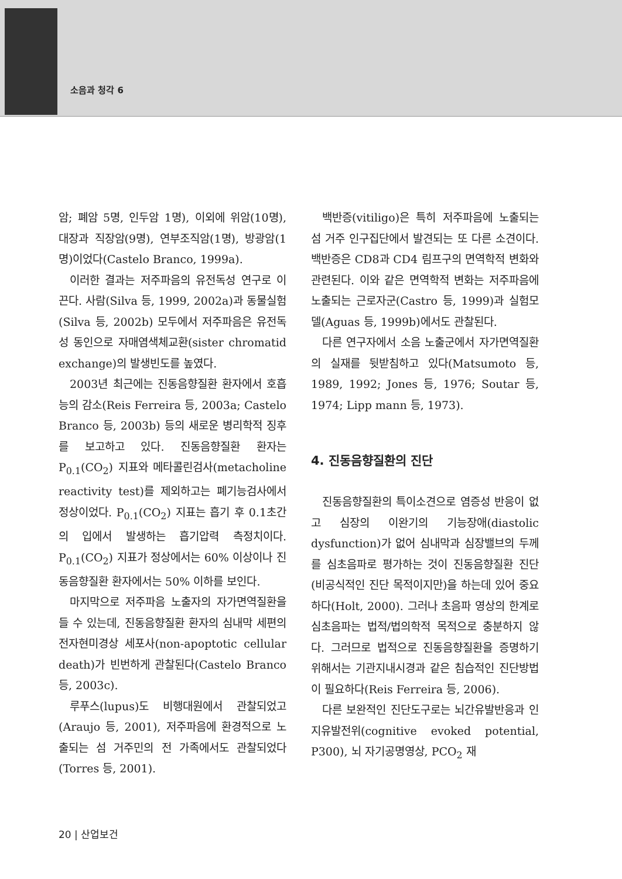소음과 청각 6
암; 폐암 5명, 인두암 1명), 이외에 위암(10명), 대장과 직장암(9명), 연부조직암(1명), 방광암(1명)이었다(Castelo Branco, 1999a).
이러한 결과는 저주파음의 유전독성 연구로 이끈다. 사람(Silva 등, 1999, 2002a)과 동물실험(Silva 등, 2002b) 모두에서 저주파음은 유전독성 동인으로 자매염색체교환(sister chromatid exchange)의 발생빈도를 높였다.
2003년 최근에는 진동음향질환 환자에서 호흡능의 감소(Reis Ferreira 등, 2003a; Castelo Branco 등, 2003b) 등의 새로운 병리학적 징후를 보고하고 있다. 진동음향질환 환자는 P<sub>0.1</sub>(CO<sub>2</sub>) 지표와 메타콜린검사(metacholine reactivity test)를 제외하고는 폐기능검사에서 정상이었다. P<sub>0.1</sub>(CO<sub>2</sub>) 지표는 흡기 후 0.1초간의 입에서 발생하는 흡기압력 측정치이다. P<sub>0.1</sub>(CO<sub>2</sub>) 지표가 정상에서는 60% 이상이나 진동음향질환 환자에서는 50% 이하를 보인다.
마지막으로 저주파음 노출자의 자가면역질환을 들 수 있는데, 진동음향질환 환자의 심내막 세편의 전자현미경상 세포사(non-apoptotic cellular death)가 빈번하게 관찰된다(Castelo Branco 등, 2003c).
루푸스(lupus)도 비행대원에서 관찰되었고(Araujo 등, 2001), 저주파음에 환경적으로 노출되는 섬 거주민의 전 가족에서도 관찰되었다(Torres 등, 2001).
백반증(vitiligo)은 특히 저주파음에 노출되는 섬 거주 인구집단에서 발견되는 또 다른 소견이다. 백반증은 CD8과 CD4 림프구의 면역학적 변화와 관련된다. 이와 같은 면역학적 변화는 저주파음에 노출되는 근로자군(Castro 등, 1999)과 실험모델(Aguas 등, 1999b)에서도 관찰된다.
다른 연구자에서 소음 노출군에서 자가면역질환의 실재를 뒷받침하고 있다(Matsumoto 등, 1989, 1992; Jones 등, 1976; Soutar 등, 1974; Lipp mann 등, 1973).
4. 진동음향질환의 진단
진동음향질환의 특이소견으로 염증성 반응이 없고 심장의 이완기의 기능장애(diastolic dysfunction)가 없어 심내막과 심장밸브의 두께를 심초음파로 평가하는 것이 진동음향질환 진단(비공식적인 진단 목적이지만)을 하는데 있어 중요하다(Holt, 2000). 그러나 초음파 영상의 한계로 심초음파는 법적/법의학적 목적으로 충분하지 않다. 그러므로 법적으로 진동음향질환을 증명하기 위해서는 기관지내시경과 같은 침습적인 진단방법이 필요하다(Reis Ferreira 등, 2006).
다른 보완적인 진단도구로는 뇌간유발반응과 인지유발전위(cognitive evoked potential, P300), 뇌 자기공명영상, PCO<sub>2</sub> 재
20 | 산업보건